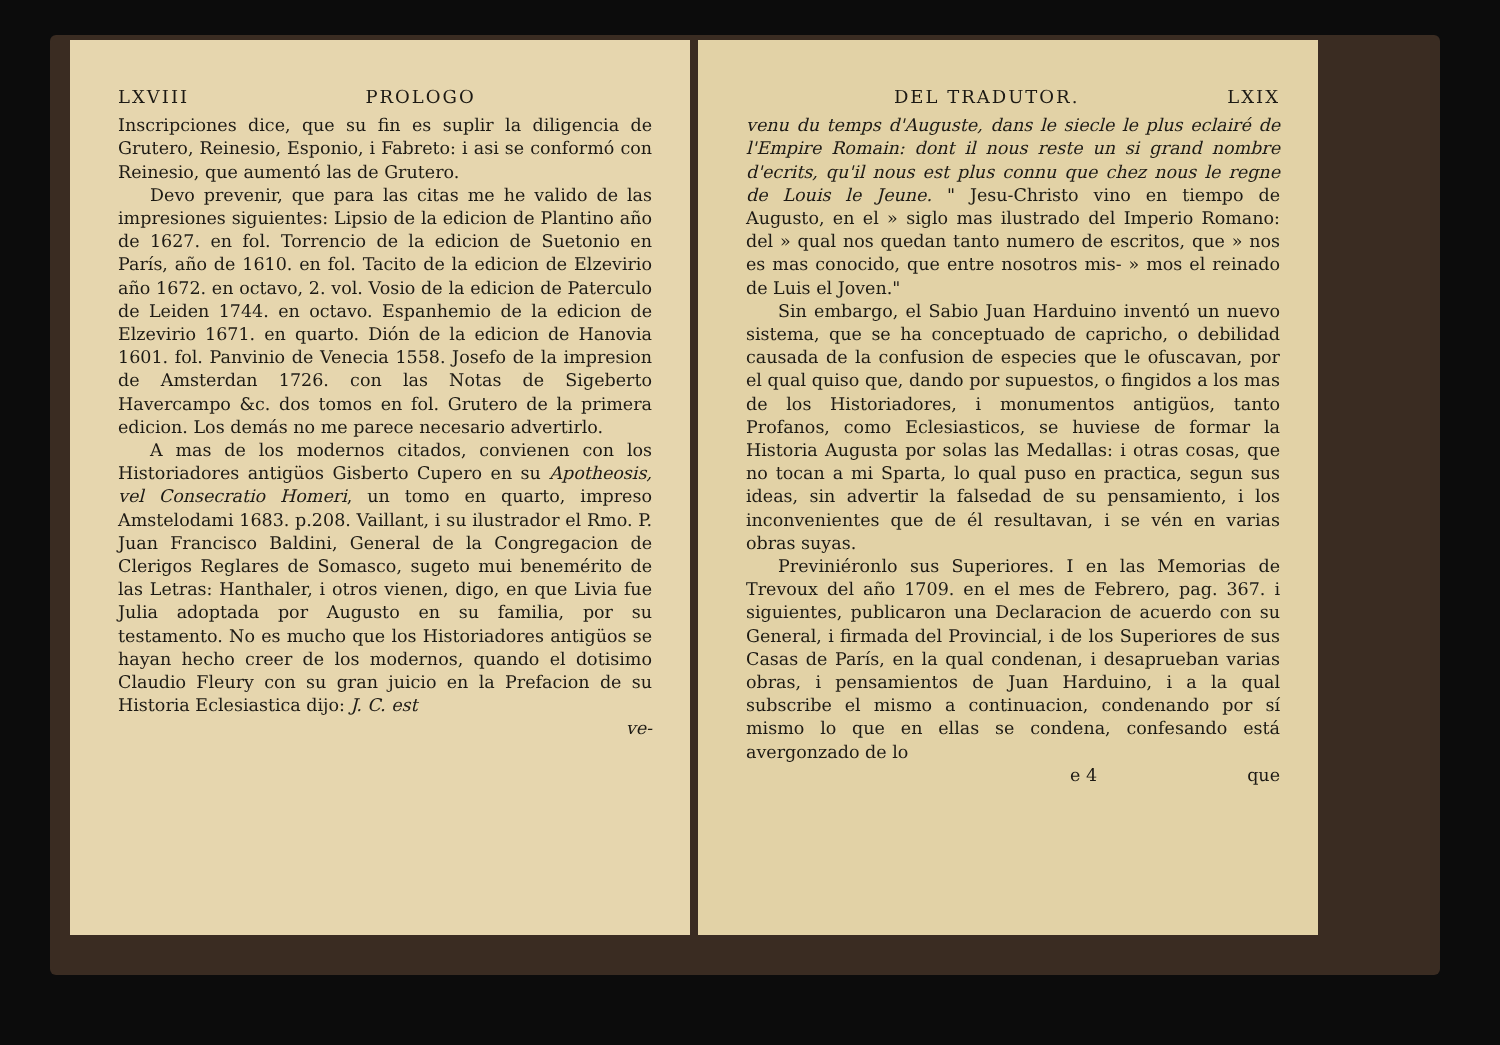LXVIII PROLOGO
Inscripciones dice, que su fin es suplir la diligencia de Grutero, Reinesio, Esponio, i Fabreto: i asi se conformó con Reinesio, que aumentó las de Grutero.
Devo prevenir, que para las citas me he valido de las impresiones siguientes: Lipsio de la edicion de Plantino año de 1627. en fol. Torrencio de la edicion de Suetonio en París, año de 1610. en fol. Tacito de la edicion de Elzevirio año 1672. en octavo, 2. vol. Vosio de la edicion de Paterculo de Leiden 1744. en octavo. Espanhemio de la edicion de Elzevirio 1671. en quarto. Dión de la edicion de Hanovia 1601. fol. Panvinio de Venecia 1558. Josefo de la impresion de Amsterdan 1726. con las Notas de Sigeberto Havercampo &c. dos tomos en fol. Grutero de la primera edicion. Los demás no me parece necesario advertirlo.
A mas de los modernos citados, convienen con los Historiadores antigüos Gisberto Cupero en su Apotheosis, vel Consecratio Homeri, un tomo en quarto, impreso Amstelodami 1683. p.208. Vaillant, i su ilustrador el Rmo. P. Juan Francisco Baldini, General de la Congregacion de Clerigos Reglares de Somasco, sugeto mui benemérito de las Letras: Hanthaler, i otros vienen, digo, en que Livia fue Julia adoptada por Augusto en su familia, por su testamento. No es mucho que los Historiadores antigüos se hayan hecho creer de los modernos, quando el dotisimo Claudio Fleury con su gran juicio en la Prefacion de su Historia Eclesiastica dijo: J. C. est
ve-
DEL TRADUTOR. LXIX
venu du temps d'Auguste, dans le siecle le plus eclairé de l'Empire Romain: dont il nous reste un si grand nombre d'ecrits, qu'il nous est plus connu que chez nous le regne de Louis le Jeune. " Jesu-Christo vino en tiempo de Augusto, en el » siglo mas ilustrado del Imperio Romano: del » qual nos quedan tanto numero de escritos, que » nos es mas conocido, que entre nosotros mis- » mos el reinado de Luis el Joven."
Sin embargo, el Sabio Juan Harduino inventó un nuevo sistema, que se ha conceptuado de capricho, o debilidad causada de la confusion de especies que le ofuscavan, por el qual quiso que, dando por supuestos, o fingidos a los mas de los Historiadores, i monumentos antigüos, tanto Profanos, como Eclesiasticos, se huviese de formar la Historia Augusta por solas las Medallas: i otras cosas, que no tocan a mi Sparta, lo qual puso en practica, segun sus ideas, sin advertir la falsedad de su pensamiento, i los inconvenientes que de él resultavan, i se vén en varias obras suyas.
Previniéronlo sus Superiores. I en las Memorias de Trevoux del año 1709. en el mes de Febrero, pag. 367. i siguientes, publicaron una Declaracion de acuerdo con su General, i firmada del Provincial, i de los Superiores de sus Casas de París, en la qual condenan, i desaprueban varias obras, i pensamientos de Juan Harduino, i a la qual subscribe el mismo a continuacion, condenando por sí mismo lo que en ellas se condena, confesando está avergonzado de lo
e 4 que